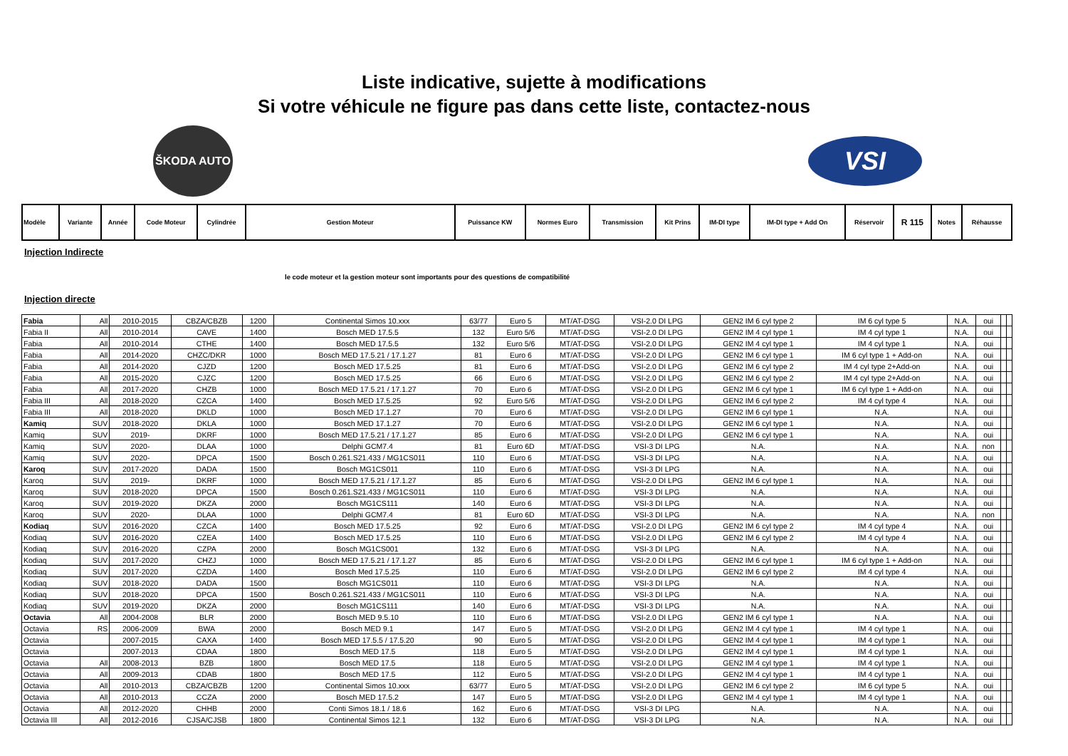Liste indicative, sujette à modifications
Si votre véhicule ne figure pas dans cette liste, contactez-nous
ŠKODA AUTO
VSI
| Modèle | Variante | Année | Code Moteur | Cylindrée | Gestion Moteur | Puissance KW | Normes Euro | Transmission | Kit Prins | IM-DI type | IM-DI type + Add On | Réservoir | R 115 | Notes | Réhausse |
| --- | --- | --- | --- | --- | --- | --- | --- | --- | --- | --- | --- | --- | --- | --- | --- |
Injection Indirecte
le code moteur et la gestion moteur sont importants pour des questions de compatibilité
Injection directe
| Fabia | All | 2010-2015 | CBZA/CBZB | 1200 | Continental Simos 10.xxx | 63/77 | Euro 5 | MT/AT-DSG | VSI-2.0 DI LPG | GEN2 IM 6 cyl type 2 | IM 6 cyl type 5 | N.A. | oui | | |
| Fabia II | All | 2010-2014 | CAVE | 1400 | Bosch MED 17.5.5 | 132 | Euro 5/6 | MT/AT-DSG | VSI-2.0 DI LPG | GEN2 IM 4 cyl type 1 | IM 4 cyl type 1 | N.A. | oui | | |
| Fabia | All | 2010-2014 | CTHE | 1400 | Bosch MED 17.5.5 | 132 | Euro 5/6 | MT/AT-DSG | VSI-2.0 DI LPG | GEN2 IM 4 cyl type 1 | IM 4 cyl type 1 | N.A. | oui | | |
| Fabia | All | 2014-2020 | CHZC/DKR | 1000 | Bosch MED 17.5.21 / 17.1.27 | 81 | Euro 6 | MT/AT-DSG | VSI-2.0 DI LPG | GEN2 IM 6 cyl type 1 | IM 6 cyl type 1 + Add-on | N.A. | oui | | |
| Fabia | All | 2014-2020 | CJZD | 1200 | Bosch MED 17.5.25 | 81 | Euro 6 | MT/AT-DSG | VSI-2.0 DI LPG | GEN2 IM 6 cyl type 2 | IM 4 cyl type 2+Add-on | N.A. | oui | | |
| Fabia | All | 2015-2020 | CJZC | 1200 | Bosch MED 17.5.25 | 66 | Euro 6 | MT/AT-DSG | VSI-2.0 DI LPG | GEN2 IM 6 cyl type 2 | IM 4 cyl type 2+Add-on | N.A. | oui | | |
| Fabia | All | 2017-2020 | CHZB | 1000 | Bosch MED 17.5.21 / 17.1.27 | 70 | Euro 6 | MT/AT-DSG | VSI-2.0 DI LPG | GEN2 IM 6 cyl type 1 | IM 6 cyl type 1 + Add-on | N.A. | oui | | |
| Fabia III | All | 2018-2020 | CZCA | 1400 | Bosch MED 17.5.25 | 92 | Euro 5/6 | MT/AT-DSG | VSI-2.0 DI LPG | GEN2 IM 6 cyl type 2 | IM 4 cyl type 4 | N.A. | oui | | |
| Fabia III | All | 2018-2020 | DKLD | 1000 | Bosch MED 17.1.27 | 70 | Euro 6 | MT/AT-DSG | VSI-2.0 DI LPG | GEN2 IM 6 cyl type 1 | N.A. | N.A. | oui | | |
| Kamiq | SUV | 2018-2020 | DKLA | 1000 | Bosch MED 17.1.27 | 70 | Euro 6 | MT/AT-DSG | VSI-2.0 DI LPG | GEN2 IM 6 cyl type 1 | N.A. | N.A. | oui | | |
| Kamiq | SUV | 2019- | DKRF | 1000 | Bosch MED 17.5.21 / 17.1.27 | 85 | Euro 6 | MT/AT-DSG | VSI-2.0 DI LPG | GEN2 IM 6 cyl type 1 | N.A. | N.A. | oui | | |
| Kamiq | SUV | 2020- | DLAA | 1000 | Delphi GCM7.4 | 81 | Euro 6D | MT/AT-DSG | VSI-3 DI LPG | N.A. | N.A. | N.A. | non | | |
| Kamiq | SUV | 2020- | DPCA | 1500 | Bosch 0.261.S21.433 / MG1CS011 | 110 | Euro 6 | MT/AT-DSG | VSI-3 DI LPG | N.A. | N.A. | N.A. | oui | | |
| Karoq | SUV | 2017-2020 | DADA | 1500 | Bosch MG1CS011 | 110 | Euro 6 | MT/AT-DSG | VSI-3 DI LPG | N.A. | N.A. | N.A. | oui | | |
| Karoq | SUV | 2019- | DKRF | 1000 | Bosch MED 17.5.21 / 17.1.27 | 85 | Euro 6 | MT/AT-DSG | VSI-2.0 DI LPG | GEN2 IM 6 cyl type 1 | N.A. | N.A. | oui | | |
| Karoq | SUV | 2018-2020 | DPCA | 1500 | Bosch 0.261.S21.433 / MG1CS011 | 110 | Euro 6 | MT/AT-DSG | VSI-3 DI LPG | N.A. | N.A. | N.A. | oui | | |
| Karoq | SUV | 2019-2020 | DKZA | 2000 | Bosch MG1CS111 | 140 | Euro 6 | MT/AT-DSG | VSI-3 DI LPG | N.A. | N.A. | N.A. | oui | | |
| Karoq | SUV | 2020- | DLAA | 1000 | Delphi GCM7.4 | 81 | Euro 6D | MT/AT-DSG | VSI-3 DI LPG | N.A. | N.A. | N.A. | non | | |
| Kodiaq | SUV | 2016-2020 | CZCA | 1400 | Bosch MED 17.5.25 | 92 | Euro 6 | MT/AT-DSG | VSI-2.0 DI LPG | GEN2 IM 6 cyl type 2 | IM 4 cyl type 4 | N.A. | oui | | |
| Kodiaq | SUV | 2016-2020 | CZEA | 1400 | Bosch MED 17.5.25 | 110 | Euro 6 | MT/AT-DSG | VSI-2.0 DI LPG | GEN2 IM 6 cyl type 2 | IM 4 cyl type 4 | N.A. | oui | | |
| Kodiaq | SUV | 2016-2020 | CZPA | 2000 | Bosch MG1CS001 | 132 | Euro 6 | MT/AT-DSG | VSI-3 DI LPG | N.A. | N.A. | N.A. | oui | | |
| Kodiaq | SUV | 2017-2020 | CHZJ | 1000 | Bosch MED 17.5.21 / 17.1.27 | 85 | Euro 6 | MT/AT-DSG | VSI-2.0 DI LPG | GEN2 IM 6 cyl type 1 | IM 6 cyl type 1 + Add-on | N.A. | oui | | |
| Kodiaq | SUV | 2017-2020 | CZDA | 1400 | Bosch Med 17.5.25 | 110 | Euro 6 | MT/AT-DSG | VSI-2.0 DI LPG | GEN2 IM 6 cyl type 2 | IM 4 cyl type 4 | N.A. | oui | | |
| Kodiaq | SUV | 2018-2020 | DADA | 1500 | Bosch MG1CS011 | 110 | Euro 6 | MT/AT-DSG | VSI-3 DI LPG | N.A. | N.A. | N.A. | oui | | |
| Kodiaq | SUV | 2018-2020 | DPCA | 1500 | Bosch 0.261.S21.433 / MG1CS011 | 110 | Euro 6 | MT/AT-DSG | VSI-3 DI LPG | N.A. | N.A. | N.A. | oui | | |
| Kodiaq | SUV | 2019-2020 | DKZA | 2000 | Bosch MG1CS111 | 140 | Euro 6 | MT/AT-DSG | VSI-3 DI LPG | N.A. | N.A. | N.A. | oui | | |
| Octavia | All | 2004-2008 | BLR | 2000 | Bosch MED 9.5.10 | 110 | Euro 6 | MT/AT-DSG | VSI-2.0 DI LPG | GEN2 IM 6 cyl type 1 | N.A. | N.A. | oui | | |
| Octavia | RS | 2006-2009 | BWA | 2000 | Bosch MED 9.1 | 147 | Euro 5 | MT/AT-DSG | VSI-2.0 DI LPG | GEN2 IM 4 cyl type 1 | IM 4 cyl type 1 | N.A. | oui | | |
| Octavia | | 2007-2015 | CAXA | 1400 | Bosch MED 17.5.5 / 17.5.20 | 90 | Euro 5 | MT/AT-DSG | VSI-2.0 DI LPG | GEN2 IM 4 cyl type 1 | IM 4 cyl type 1 | N.A. | oui | | |
| Octavia | | 2007-2013 | CDAA | 1800 | Bosch MED 17.5 | 118 | Euro 5 | MT/AT-DSG | VSI-2.0 DI LPG | GEN2 IM 4 cyl type 1 | IM 4 cyl type 1 | N.A. | oui | | |
| Octavia | All | 2008-2013 | BZB | 1800 | Bosch MED 17.5 | 118 | Euro 5 | MT/AT-DSG | VSI-2.0 DI LPG | GEN2 IM 4 cyl type 1 | IM 4 cyl type 1 | N.A. | oui | | |
| Octavia | All | 2009-2013 | CDAB | 1800 | Bosch MED 17.5 | 112 | Euro 5 | MT/AT-DSG | VSI-2.0 DI LPG | GEN2 IM 4 cyl type 1 | IM 4 cyl type 1 | N.A. | oui | | |
| Octavia | All | 2010-2013 | CBZA/CBZB | 1200 | Continental Simos 10.xxx | 63/77 | Euro 5 | MT/AT-DSG | VSI-2.0 DI LPG | GEN2 IM 6 cyl type 2 | IM 6 cyl type 5 | N.A. | oui | | |
| Octavia | All | 2010-2013 | CCZA | 2000 | Bosch MED 17.5.2 | 147 | Euro 5 | MT/AT-DSG | VSI-2.0 DI LPG | GEN2 IM 4 cyl type 1 | IM 4 cyl type 1 | N.A. | oui | | |
| Octavia | All | 2012-2020 | CHHB | 2000 | Conti Simos 18.1 / 18.6 | 162 | Euro 6 | MT/AT-DSG | VSI-3 DI LPG | N.A. | N.A. | N.A. | oui | | |
| Octavia III | All | 2012-2016 | CJSA/CJSB | 1800 | Continental Simos 12.1 | 132 | Euro 6 | MT/AT-DSG | VSI-3 DI LPG | N.A. | N.A. | N.A. | oui | | |